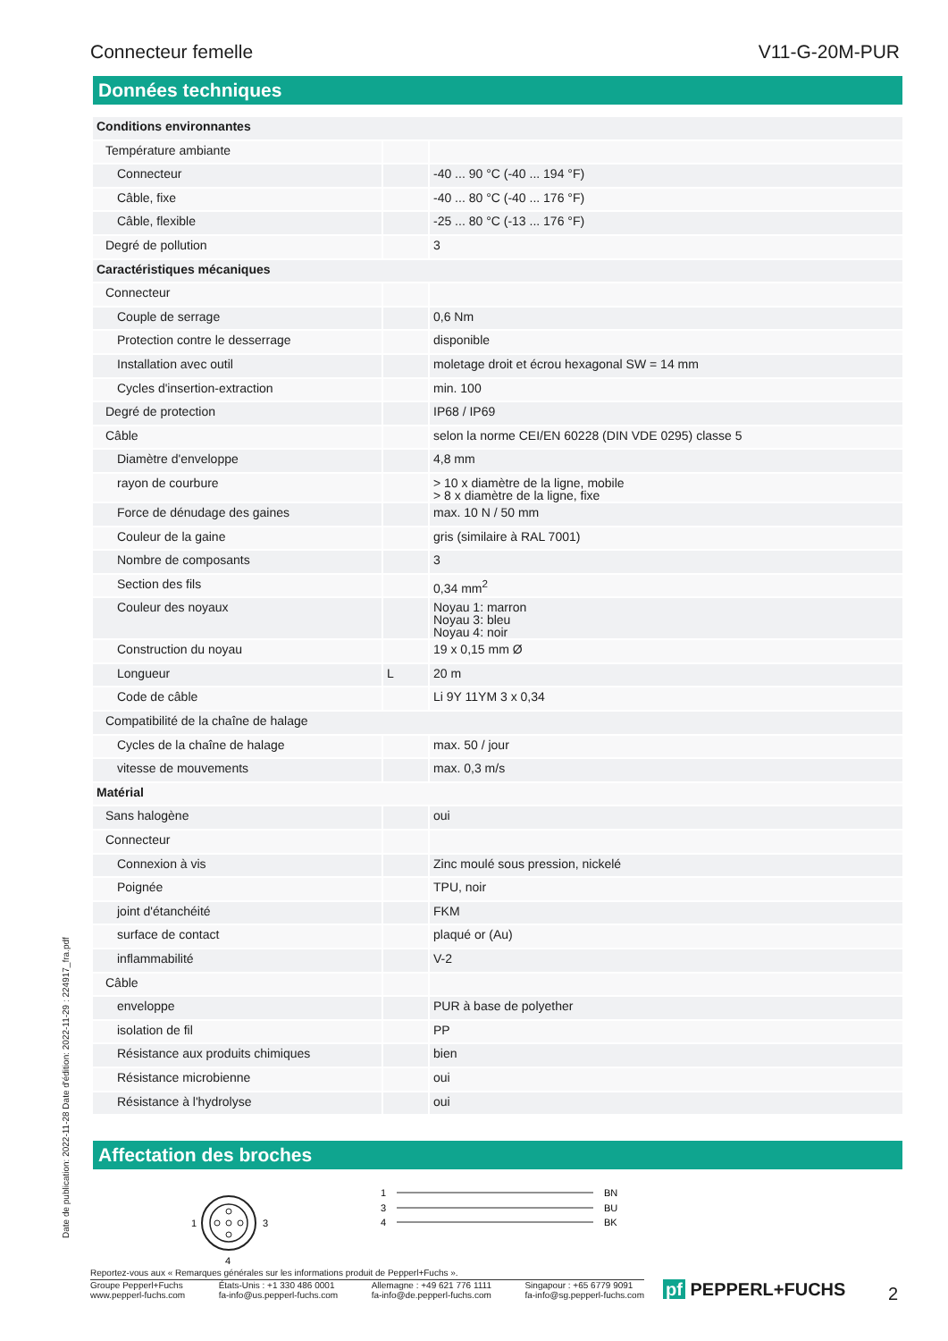Connecteur femelle V11-G-20M-PUR
Données techniques
| Conditions environnantes | | |
| Température ambiante | | |
| Connecteur | | -40 ... 90 °C (-40 ... 194 °F) |
| Câble, fixe | | -40 ... 80 °C (-40 ... 176 °F) |
| Câble, flexible | | -25 ... 80 °C (-13 ... 176 °F) |
| Degré de pollution | | 3 |
| Caractéristiques mécaniques | | |
| Connecteur | | |
| Couple de serrage | | 0,6 Nm |
| Protection contre le desserrage | | disponible |
| Installation avec outil | | moletage droit et écrou hexagonal SW = 14 mm |
| Cycles d'insertion-extraction | | min. 100 |
| Degré de protection | | IP68 / IP69 |
| Câble | | selon la norme CEI/EN 60228 (DIN VDE 0295) classe 5 |
| Diamètre d'enveloppe | | 4,8 mm |
| rayon de courbure | | > 10 x diamètre de la ligne, mobile > 8 x diamètre de la ligne, fixe |
| Force de dénudage des gaines | | max. 10 N / 50 mm |
| Couleur de la gaine | | gris (similaire à RAL 7001) |
| Nombre de composants | | 3 |
| Section des fils | | 0,34 mm<sup>2</sup> |
| Couleur des noyaux | | Noyau 1: marron Noyau 3: bleu Noyau 4: noir |
| Construction du noyau | | 19 x 0,15 mm Ø |
| Longueur | L | 20 m |
| Code de câble | | Li 9Y 11YM 3 x 0,34 |
| Compatibilité de la chaîne de halage | | |
| Cycles de la chaîne de halage | | max. 50 / jour |
| vitesse de mouvements | | max. 0,3 m/s |
| Matérial | | |
| Sans halogène | | oui |
| Connecteur | | |
| Connexion à vis | | Zinc moulé sous pression, nickelé |
| Poignée | | TPU, noir |
| joint d'étanchéité | | FKM |
| surface de contact | | plaqué or (Au) |
| inflammabilité | | V-2 |
| Câble | | |
| enveloppe | | PUR à base de polyether |
| isolation de fil | | PP |
| Résistance aux produits chimiques | | bien |
| Résistance microbienne | | oui |
| Résistance à l'hydrolyse | | oui |
Affectation des broches
1
3
4
1
3
4
BN
BU
BK
Date de publication: 2022-11-28 Date d'édition: 2022-11-29 : 224917_fra.pdf
Reportez-vous aux « Remarques générales sur les informations produit de Pepperl+Fuchs ».
Groupe Pepperl+Fuchs
www.pepperl-fuchs.com États-Unis : +1 330 486 0001
fa-info@us.pepperl-fuchs.com Allemagne : +49 621 776 1111
fa-info@de.pepperl-fuchs.com Singapour : +65 6779 9091
fa-info@sg.pepperl-fuchs.com
pf PEPPERL+FUCHS 2